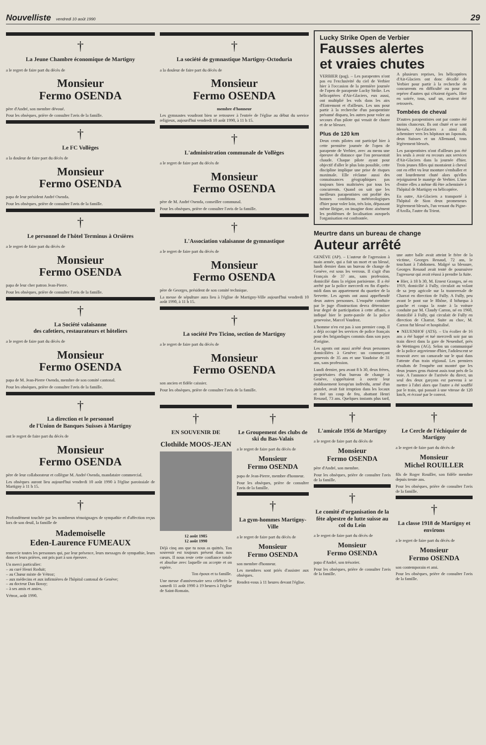Nouvelliste vendredi 10 août 1990
29
†
La Jeune Chambre économique de Martigny
a le regret de faire part du décès de
Monsieur
Fermo OSENDA
père d'André, son membre dévoué.
Pour les obsèques, prière de consulter l'avis de la famille.
†
Le FC Vollèges
a la douleur de faire part du décès de
Monsieur
Fermo OSENDA
papa de leur président André Osenda.
Pour les obsèques, prière de consulter l'avis de la famille.
†
Le personnel de l'hôtel Terminus à Orsières
a le regret de faire part du décès de
Monsieur
Fermo OSENDA
papa de leur cher patron Jean-Pierre.
Pour les obsèques, prière de consulter l'avis de la famille.
†
La Société valaisanne
des cafetiers, restaurateurs et hôteliers
a le regret de faire part du décès de
Monsieur
Fermo OSENDA
papa de M. Jean-Pierre Osenda, membre de son comité cantonal.
Pour les obsèques, prière de consulter l'avis de la famille.
†
La direction et le personnel
de l'Union de Banques Suisses à Martigny
ont le regret de faire part du décès de
Monsieur
Fermo OSENDA
père de leur collaborateur et collègue M. André Osenda, mandataire commercial.
Les obsèques auront lieu aujourd'hui vendredi 10 août 1990 à l'église paroissiale de Martigny à 11 h 15.
†
Profondément touchée par les nombreux témoignages de sympathie et d'affection reçus lors de son deuil, la famille de
Mademoiselle
Eden-Laurence FUMEAUX
remercie toutes les personnes qui, par leur présence, leurs messages de sympathie, leurs dons et leurs prières, ont pris part à son épreuve.
Un merci particulier:
– au curé Henri Roduit;
– au Chœur mixte de Vétroz;
– aux médecins et aux infirmières de l'hôpital cantonal de Genève;
– au docteur Dan Bossy;
– à ses amis et amies.
Vétroz, août 1990.
†
La société de gymnastique Martigny-Octoduria
a la douleur de faire part du décès de
Monsieur
Fermo OSENDA
membre d'honneur
Les gymnastes voudront bien se retrouver à l'entrée de l'église au début du service religieux, aujourd'hui vendredi 10 août 1990, à 11 h 15.
†
L'administration communale de Vollèges
a le regret de faire part du décès de
Monsieur
Fermo OSENDA
père de M. André Osenda, conseiller communal.
Pour les obsèques, prière de consulter l'avis de la famille.
†
L'Association valaisanne de gymnastique
a le regret de faire part du décès de
Monsieur
Fermo OSENDA
père de Georges, président de son comité technique.
La messe de sépulture aura lieu à l'église de Martigny-Ville aujourd'hui vendredi 10 août 1990, à 11 h 15.
†
La société Pro Ticino, section de Martigny
a le regret de faire part du décès de
Monsieur
Fermo OSENDA
son ancien et fidèle caissier.
Pour les obsèques, prière de consulter l'avis de la famille.
†
EN SOUVENIR DE
Clothilde MOOS-JEAN
12 août 1985
12 août 1990
Déjà cinq ans que tu nous as quittés. Ton souvenir est toujours présent dans nos cœurs. Il nous reste cette confiance totale et absolue avec laquelle on accepte et on espère.
Ton époux et ta famille.
Une messe d'anniversaire sera célébrée le samedi 11 août 1990 à 19 heures à l'église de Saint-Romain.
†
Le Groupement des clubs de ski du Bas-Valais
a le regret de faire part du décès de
Monsieur
Fermo OSENDA
papa de Jean-Pierre, membre d'honneur.
Pour les obsèques, prière de consulter l'avis de la famille.
†
La gym-hommes Martigny-Ville
a le regret de faire part du décès de
Monsieur
Fermo OSENDA
son membre d'honneur.
Les membres sont priés d'assister aux obsèques.
Rendez-vous à 11 heures devant l'église.
Lucky Strike Open de Verbier
Fausses alertes
et vraies chutes
VERBIER (pag). – Les parapentes n'ont pas eu l'exclusivité du ciel de Verbier hier à l'occasion de la première journée de l'open de parapente Lucky Strike. Les hélicoptères d'Air-Glaciers, eux aussi, ont multiplié les vols dans les airs d'Entremont et d'ailleurs. Les uns pour partir à la recherche d'un parapentiste présumé disparu, les autres pour voler au secours d'un pilote qui venait de chuter et de se blesser.
Plus de 120 km
Deux cents pilotes ont participé hier à cette première journée de l'open de parapente de Verbier, avec au menu une épreuve de distance que l'on pressentait chaude. Chaque pilote ayant pour objectif d'aller le plus loin possible, cette discipline implique une prise de risques maximale. Elle réclame aussi des connaissances géographiques pas toujours bien maîtrisées par tous les concurrents. Quand on sait que les meilleurs parapentistes ont profité des bonnes conditions météorologiques d'hier pour voler loin, très loin, dépassant même Brigue, on imagine donc aisément les problèmes de localisation auxquels l'organisation est confrontée.
A plusieurs reprises, les hélicoptères d'Air-Glaciers ont donc décollé de Verbier pour partir à la recherche de concurrents en difficulté ou pour en repérer d'autres qui s'étaient égarés. Hier en soirée, tous, sauf un, avaient été retrouvés.
Tombées de cheval
D'autres parapentistes ont par contre été moins chanceux. Ils ont chuté et se sont blessés. Air-Glaciers a ainsi dû acheminer vers les hôpitaux un Japonais, deux Suisses et un Allemand, tous légèrement blessés.
Les parapentistes n'ont d'ailleurs pas été les seuls à avoir eu recours aux services d'Air-Glaciers dans la journée d'hier. Trois jeunes filles qui montaient à cheval ont en effet vu leur monture s'emballer et ont lourdement chuté alors qu'elles rejoignaient le manège de Verbier. L'une d'entre elles a même dû être acheminée à l'hôpital de Martigny en hélicoptère.
En outre, Air-Glaciers a transporté à l'hôpital de Sion deux promeneurs légèrement blessés, l'un venant du Pigne-d'Arolla, l'autre du Trient.
Meurtre dans un bureau de change
Auteur arrêté
GENÈVE (AP). – L'auteur de l'agression à main armée, qui a fait un mort et un blessé, lundi dernier dans un bureau de change de Genève, est sous les verrous. Il s'agit d'un Français de 37 ans, sans profession, domicilié dans la région parisienne. Il a été arrêté par la police mercredi en fin d'après-midi dans un appartement du quartier de la Servette. Les agents ont aussi appréhendé deux autres personnes. L'enquête conduite par le juge d'instruction devra déterminer leur degré de participation à cette affaire, a indiqué hier le porte-parole de la police genevoise, Marcel Vaudroz.
L'homme n'en est pas à son premier coup. Il a déjà occupé les services de police français pour des brigandages commis dans son pays d'origine.
Les agents ont aussi arrêté deux personnes domiciliées à Genève: un commerçant genevois de 35 ans et une Vaudoise de 31 ans, sans profession.
Lundi dernier, peu avant 8 h 30, deux frères, propriétaires d'un bureau de change à Genève, s'apprêtaient à ouvrir leur établissement lorsqu'un individu, armé d'un pistolet, avait fait irruption dans les locaux et tiré un coup de feu, abattant Henri Renaud, 73 ans. Quelques instants plus tard, une autre balle avait atteint le frère de la victime, Georges Renaud, 72 ans, le touchant à l'abdomen. Malgré sa blessure, Georges Renaud avait tenté de poursuivre l'agresseur qui avait réussi à prendre la fuite.
● Hier, à 18 h 30, M. Ernest Granges, né en 1919, domicilié à Fully, circulait au volant de sa jeep agricole sur la transversale de Charrat en direction de Fully. A Fully, peu avant le pont sur le Rhône, il bifurqua à gauche et coupa la route à la voiture conduite par M. Claudy Carron, né en 1960, domicilié à Fully, qui circulait de Fully en direction de Charrat. Suite au choc, M. Carron fut blessé et hospitalisé.
● NEUENHOF (ATS). – Un écolier de 16 ans a été happé et tué mercredi soir par un train direct dans la gare de Neuenhof, près de Wettingen (AG). Selon un communiqué de la police argovienne d'hier, l'adolescent se trouvait avec un camarade sur le quai dans l'attente d'un train régional. Les premiers résultats de l'enquête ont montré que les deux jeunes gens étaient assis tout près de la voie. A l'annonce de l'arrivée du direct, un seul des deux garçons est parvenu à se mettre à l'abri alors que l'autre a été soufflé par le train, qui passait à une vitesse de 120 km/h, et écrasé par le convoi.
†
L'amicale 1956 de Martigny
a le regret de faire part du décès de
Monsieur
Fermo OSENDA
père d'André, son membre.
Pour les obsèques, prière de consulter l'avis de la famille.
†
Le comité d'organisation de la fête alpestre de lutte suisse au col du Lein
a le regret de faire part du décès de
Monsieur
Fermo OSENDA
papa d'André, son trésorier.
Pour les obsèques, prière de consulter l'avis de la famille.
†
Le Cercle de l'échiquier de Martigny
a le regret de faire part du décès de
Monsieur
Michel ROUILLER
fils de Roger Rouiller, son fidèle membre depuis trente ans.
Pour les obsèques, prière de consulter l'avis de la famille.
†
La classe 1918 de Martigny et environs
a le regret de faire part du décès de
Monsieur
Fermo OSENDA
son contemporain et ami.
Pour les obsèques, prière de consulter l'avis de la famille.